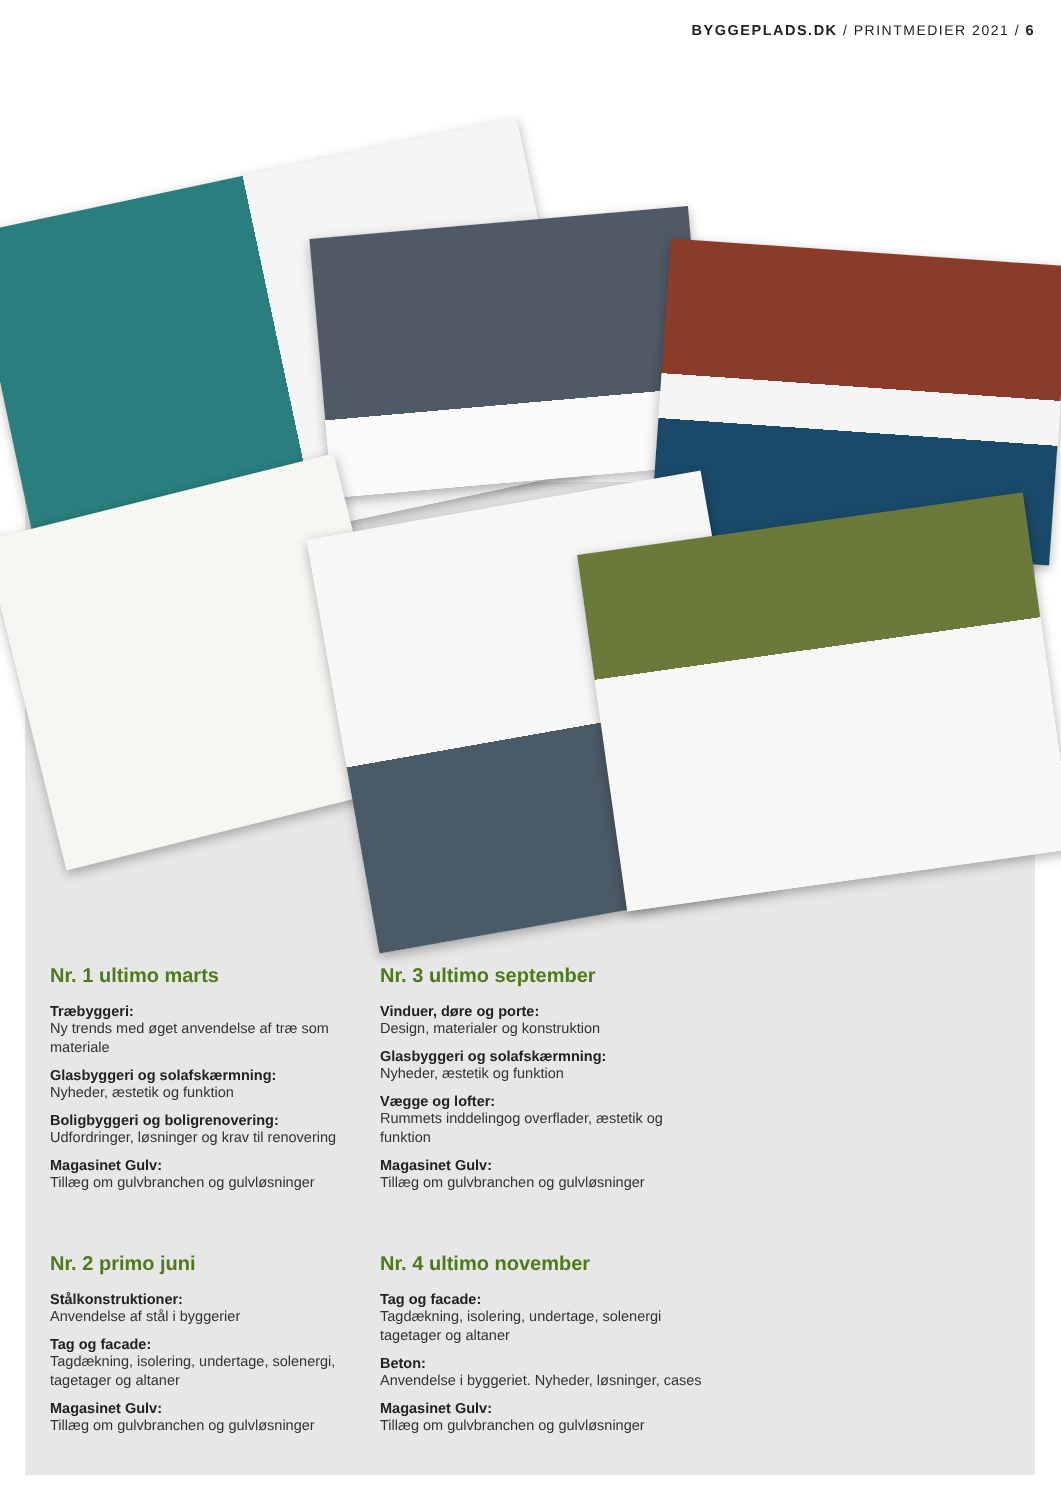BYGGEPLADS.DK / PRINTMEDIER 2021 / 6
Nr. 1 ultimo marts
Træbyggeri:
Ny trends med øget anvendelse af træ som materiale
Glasbyggeri og solafskærmning:
Nyheder, æstetik og funktion
Boligbyggeri og boligrenovering:
Udfordringer, løsninger og krav til renovering
Magasinet Gulv:
Tillæg om gulvbranchen og gulvløsninger
Nr. 2 primo juni
Stålkonstruktioner:
Anvendelse af stål i byggerier
Tag og facade:
Tagdækning, isolering, undertage, solenergi, tagetager og altaner
Magasinet Gulv:
Tillæg om gulvbranchen og gulvløsninger
Nr. 3 ultimo september
Vinduer, døre og porte:
Design, materialer og konstruktion
Glasbyggeri og solafskærmning:
Nyheder, æstetik og funktion
Vægge og lofter:
Rummets inddelingog overflader, æstetik og funktion
Magasinet Gulv:
Tillæg om gulvbranchen og gulvløsninger
Nr. 4 ultimo november
Tag og facade:
Tagdækning, isolering, undertage, solenergi tagetager og altaner
Beton:
Anvendelse i byggeriet. Nyheder, løsninger, cases
Magasinet Gulv:
Tillæg om gulvbranchen og gulvløsninger